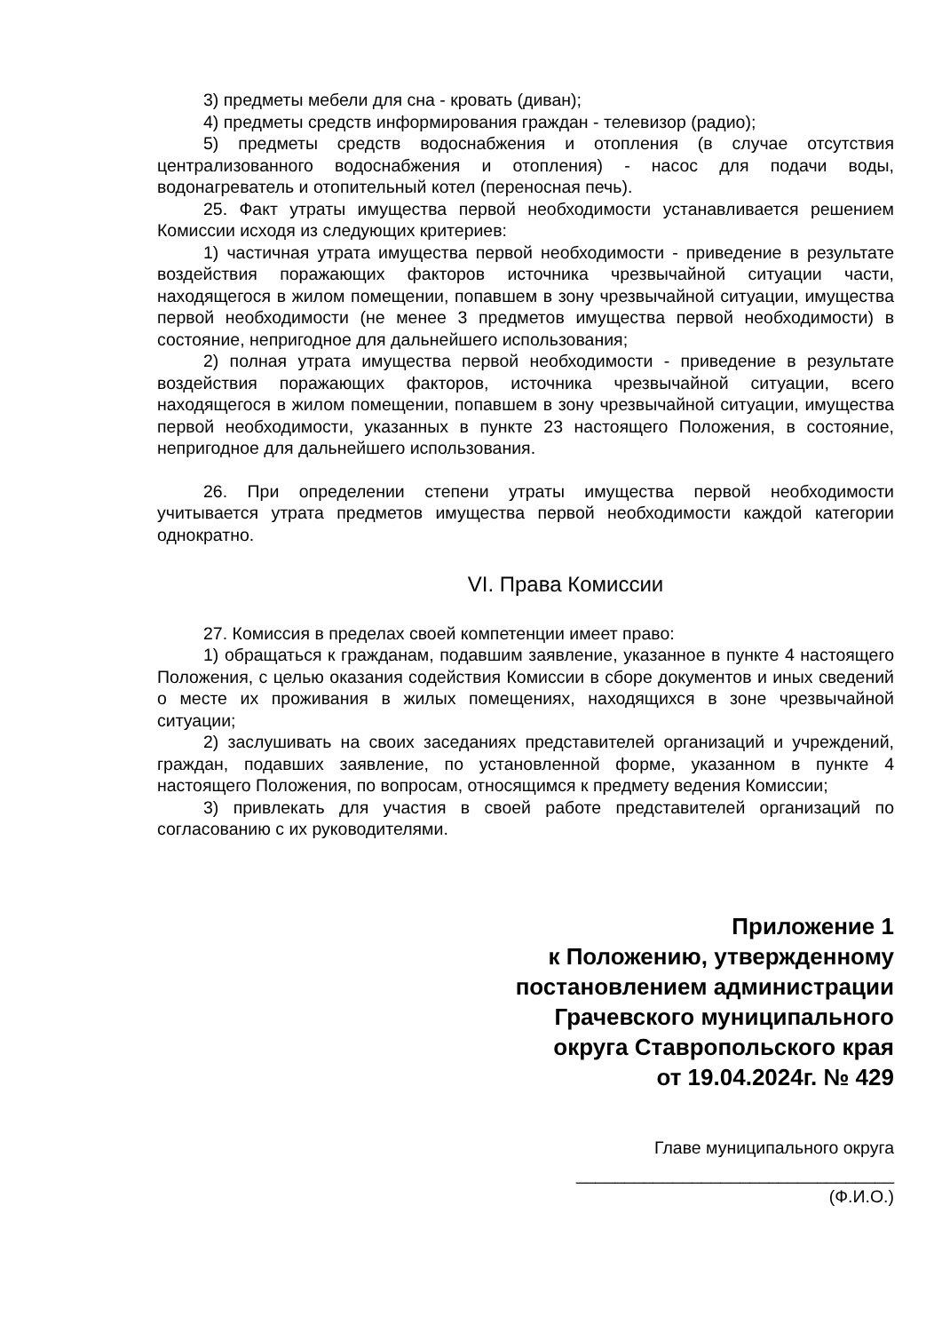3) предметы мебели для сна - кровать (диван);
4) предметы средств информирования граждан - телевизор (радио);
5) предметы средств водоснабжения и отопления (в случае отсутствия централизованного водоснабжения и отопления) - насос для подачи воды, водонагреватель и отопительный котел (переносная печь).
25. Факт утраты имущества первой необходимости устанавливается решением Комиссии исходя из следующих критериев:
1) частичная утрата имущества первой необходимости - приведение в результате воздействия поражающих факторов источника чрезвычайной ситуации части, находящегося в жилом помещении, попавшем в зону чрезвычайной ситуации, имущества первой необходимости (не менее 3 предметов имущества первой необходимости) в состояние, непригодное для дальнейшего использования;
2) полная утрата имущества первой необходимости - приведение в результате воздействия поражающих факторов, источника чрезвычайной ситуации, всего находящегося в жилом помещении, попавшем в зону чрезвычайной ситуации, имущества первой необходимости, указанных в пункте 23 настоящего Положения, в состояние, непригодное для дальнейшего использования.
26. При определении степени утраты имущества первой необходимости учитывается утрата предметов имущества первой необходимости каждой категории однократно.
VI. Права Комиссии
27. Комиссия в пределах своей компетенции имеет право:
1) обращаться к гражданам, подавшим заявление, указанное в пункте 4 настоящего Положения, с целью оказания содействия Комиссии в сборе документов и иных сведений о месте их проживания в жилых помещениях, находящихся в зоне чрезвычайной ситуации;
2) заслушивать на своих заседаниях представителей организаций и учреждений, граждан, подавших заявление, по установленной форме, указанном в пункте 4 настоящего Положения, по вопросам, относящимся к предмету ведения Комиссии;
3) привлекать для участия в своей работе представителей организаций по согласованию с их руководителями.
Приложение 1
к Положению, утвержденному
постановлением администрации
Грачевского муниципального
округа Ставропольского края
от 19.04.2024г. № 429
Главе муниципального округа
_________________________________
(Ф.И.О.)